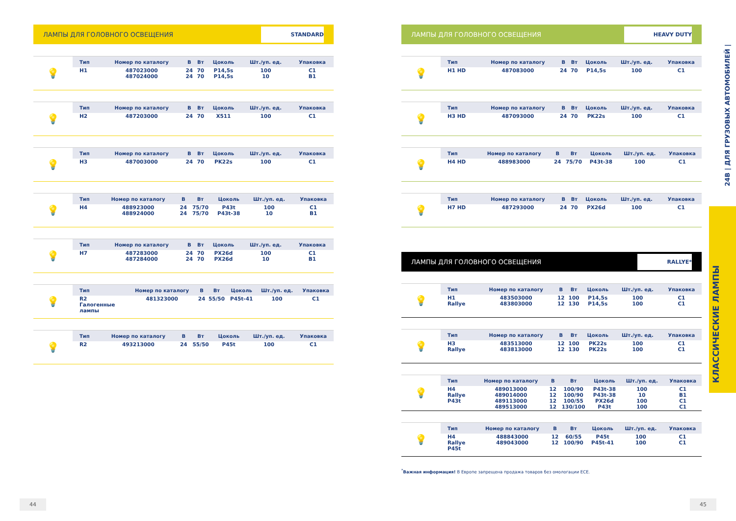ЛАМПЫ ДЛЯ ГОЛОВНОГО ОСВЕЩЕНИЯ STANDARD
💡
| Тип | Номер по каталогу | В | Вт | Цоколь | Шт./уп. ед. | Упаковка |
| --- | --- | --- | --- | --- | --- | --- |
| H1 | 487023000 487024000 | 24 24 | 70 70 | P14,5s P14,5s | 100 10 | C1 B1 |
💡
| Тип | Номер по каталогу | В | Вт | Цоколь | Шт./уп. ед. | Упаковка |
| --- | --- | --- | --- | --- | --- | --- |
| H2 | 487203000 | 24 | 70 | X511 | 100 | C1 |
💡
| Тип | Номер по каталогу | В | Вт | Цоколь | Шт./уп. ед. | Упаковка |
| --- | --- | --- | --- | --- | --- | --- |
| H3 | 487003000 | 24 | 70 | PK22s | 100 | C1 |
💡
| Тип | Номер по каталогу | В | Вт | Цоколь | Шт./уп. ед. | Упаковка |
| --- | --- | --- | --- | --- | --- | --- |
| H4 | 488923000 488924000 | 24 24 | 75/70 75/70 | P43t P43t-38 | 100 10 | C1 B1 |
💡
| Тип | Номер по каталогу | В | Вт | Цоколь | Шт./уп. ед. | Упаковка |
| --- | --- | --- | --- | --- | --- | --- |
| H7 | 487283000 487284000 | 24 24 | 70 70 | PX26d PX26d | 100 10 | C1 B1 |
💡
| Тип | Номер по каталогу | В | Вт | Цоколь | Шт./уп. ед. | Упаковка |
| --- | --- | --- | --- | --- | --- | --- |
| R2 Галогенные лампы | 481323000 | 24 | 55/50 | P45t-41 | 100 | C1 |
💡
| Тип | Номер по каталогу | В | Вт | Цоколь | Шт./уп. ед. | Упаковка |
| --- | --- | --- | --- | --- | --- | --- |
| R2 | 493213000 | 24 | 55/50 | P45t | 100 | C1 |
ЛАМПЫ ДЛЯ ГОЛОВНОГО ОСВЕЩЕНИЯ HEAVY DUTY
💡
| Тип | Номер по каталогу | В | Вт | Цоколь | Шт./уп. ед. | Упаковка |
| --- | --- | --- | --- | --- | --- | --- |
| H1 HD | 487083000 | 24 | 70 | P14,5s | 100 | C1 |
💡
| Тип | Номер по каталогу | В | Вт | Цоколь | Шт./уп. ед. | Упаковка |
| --- | --- | --- | --- | --- | --- | --- |
| H3 HD | 487093000 | 24 | 70 | PK22s | 100 | C1 |
💡
| Тип | Номер по каталогу | В | Вт | Цоколь | Шт./уп. ед. | Упаковка |
| --- | --- | --- | --- | --- | --- | --- |
| H4 HD | 488983000 | 24 | 75/70 | P43t-38 | 100 | C1 |
💡
| Тип | Номер по каталогу | В | Вт | Цоколь | Шт./уп. ед. | Упаковка |
| --- | --- | --- | --- | --- | --- | --- |
| H7 HD | 487293000 | 24 | 70 | PX26d | 100 | C1 |
ЛАМПЫ ДЛЯ ГОЛОВНОГО ОСВЕЩЕНИЯ RALLYE*
💡
| Тип | Номер по каталогу | В | Вт | Цоколь | Шт./уп. ед. | Упаковка |
| --- | --- | --- | --- | --- | --- | --- |
| H1 Rallye | 483503000 483803000 | 12 12 | 100 130 | P14,5s P14,5s | 100 100 | C1 C1 |
💡
| Тип | Номер по каталогу | В | Вт | Цоколь | Шт./уп. ед. | Упаковка |
| --- | --- | --- | --- | --- | --- | --- |
| H3 Rallye | 483513000 483813000 | 12 12 | 100 130 | PK22s PK22s | 100 100 | C1 C1 |
💡
| Тип | Номер по каталогу | В | Вт | Цоколь | Шт./уп. ед. | Упаковка |
| --- | --- | --- | --- | --- | --- | --- |
| H4 Rallye P43t | 489013000 489014000 489113000 489513000 | 12 12 12 12 | 100/90 100/90 100/55 130/100 | P43t-38 P43t-38 PX26d P43t | 100 10 100 100 | C1 B1 C1 C1 |
💡
| Тип | Номер по каталогу | В | Вт | Цоколь | Шт./уп. ед. | Упаковка |
| --- | --- | --- | --- | --- | --- | --- |
| H4 Rallye P45t | 488843000 489043000 | 12 12 | 60/55 100/90 | P45t P45t-41 | 100 100 | C1 C1 |
<sup>*</sup> Важная информация! В Европе запрещена продажа товаров без омологации ECE.
24В | ДЛЯ ГРУЗОВЫХ АВТОМОБИЛЕЙ |
КЛАССИЧЕСКИЕ ЛАМПЫ
44 45